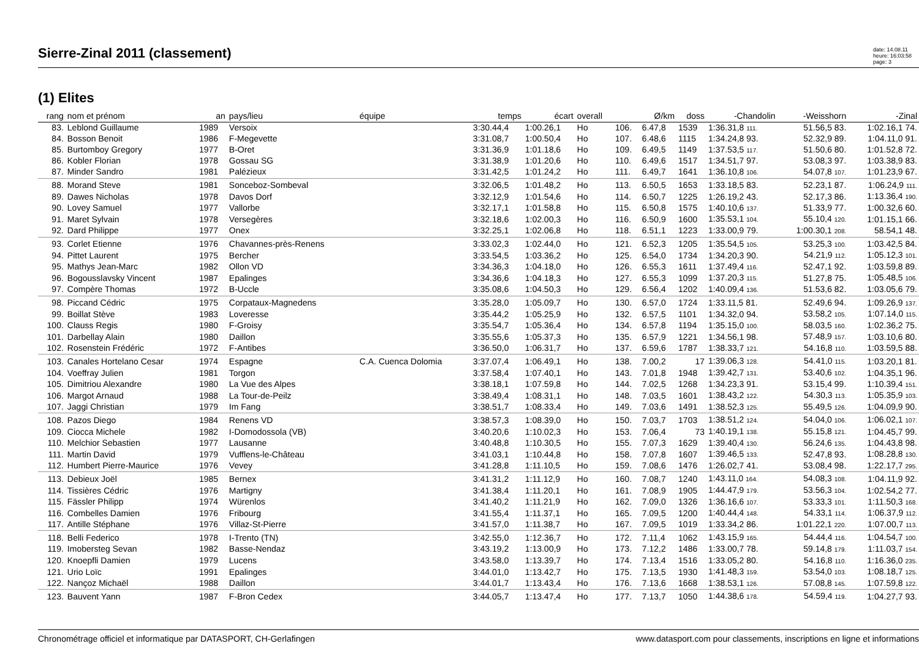Sierre-Zinal 2011 (classement)
date: 14.08.11
heure: 16:03:58
page: 3
(1) Elites
| rang | nom et prénom | an | pays/lieu | équipe | temps | écart | overall | | Ø/km | doss | -Chandolin | -Weisshorn | -Zinal |
| --- | --- | --- | --- | --- | --- | --- | --- | --- | --- | --- | --- | --- | --- |
| 83. | Leblond Guillaume | 1989 | Versoix | | 3:30.44,4 | 1:00.26,1 | Ho | 106. | 6.47,8 | 1539 | 1:36.31,8 111. | 51.56,5 83. | 1:02.16,1 74. |
| 84. | Bosson Benoit | 1986 | F-Megevette | | 3:31.08,7 | 1:00.50,4 | Ho | 107. | 6.48,6 | 1115 | 1:34.24,8 93. | 52.32,9 89. | 1:04.11,0 91. |
| 85. | Burtomboy Gregory | 1977 | B-Oret | | 3:31.36,9 | 1:01.18,6 | Ho | 109. | 6.49,5 | 1149 | 1:37.53,5 117. | 51.50,6 80. | 1:01.52,8 72. |
| 86. | Kobler Florian | 1978 | Gossau SG | | 3:31.38,9 | 1:01.20,6 | Ho | 110. | 6.49,6 | 1517 | 1:34.51,7 97. | 53.08,3 97. | 1:03.38,9 83. |
| 87. | Minder Sandro | 1981 | Palézieux | | 3:31.42,5 | 1:01.24,2 | Ho | 111. | 6.49,7 | 1641 | 1:36.10,8 106. | 54.07,8 107. | 1:01.23,9 67. |
| 88. | Morand Steve | 1981 | Sonceboz-Sombeval | | 3:32.06,5 | 1:01.48,2 | Ho | 113. | 6.50,5 | 1653 | 1:33.18,5 83. | 52.23,1 87. | 1:06.24,9 111. |
| 89. | Dawes Nicholas | 1978 | Davos Dorf | | 3:32.12,9 | 1:01.54,6 | Ho | 114. | 6.50,7 | 1225 | 1:26.19,2 43. | 52.17,3 86. | 1:13.36,4 190. |
| 90. | Lovey Samuel | 1977 | Vallorbe | | 3:32.17,1 | 1:01.58,8 | Ho | 115. | 6.50,8 | 1575 | 1:40.10,6 137. | 51.33,9 77. | 1:00.32,6 60. |
| 91. | Maret Sylvain | 1978 | Versegères | | 3:32.18,6 | 1:02.00,3 | Ho | 116. | 6.50,9 | 1600 | 1:35.53,1 104. | 55.10,4 120. | 1:01.15,1 66. |
| 92. | Dard Philippe | 1977 | Onex | | 3:32.25,1 | 1:02.06,8 | Ho | 118. | 6.51,1 | 1223 | 1:33.00,9 79. | 1:00.30,1 208. | 58.54,1 48. |
| 93. | Corlet Etienne | 1976 | Chavannes-près-Renens | | 3:33.02,3 | 1:02.44,0 | Ho | 121. | 6.52,3 | 1205 | 1:35.54,5 105. | 53.25,3 100. | 1:03.42,5 84. |
| 94. | Pittet Laurent | 1975 | Bercher | | 3:33.54,5 | 1:03.36,2 | Ho | 125. | 6.54,0 | 1734 | 1:34.20,3 90. | 54.21,9 112. | 1:05.12,3 101. |
| 95. | Mathys Jean-Marc | 1982 | Ollon VD | | 3:34.36,3 | 1:04.18,0 | Ho | 126. | 6.55,3 | 1611 | 1:37.49,4 116. | 52.47,1 92. | 1:03.59,8 89. |
| 96. | Bogousslavsky Vincent | 1987 | Epalinges | | 3:34.36,6 | 1:04.18,3 | Ho | 127. | 6.55,3 | 1099 | 1:37.20,3 115. | 51.27,8 75. | 1:05.48,5 106. |
| 97. | Compère Thomas | 1972 | B-Uccle | | 3:35.08,6 | 1:04.50,3 | Ho | 129. | 6.56,4 | 1202 | 1:40.09,4 136. | 51.53,6 82. | 1:03.05,6 79. |
| 98. | Piccand Cédric | 1975 | Corpataux-Magnedens | | 3:35.28,0 | 1:05.09,7 | Ho | 130. | 6.57,0 | 1724 | 1:33.11,5 81. | 52.49,6 94. | 1:09.26,9 137. |
| 99. | Boillat Stève | 1983 | Loveresse | | 3:35.44,2 | 1:05.25,9 | Ho | 132. | 6.57,5 | 1101 | 1:34.32,0 94. | 53.58,2 105. | 1:07.14,0 115. |
| 100. | Clauss Regis | 1980 | F-Groisy | | 3:35.54,7 | 1:05.36,4 | Ho | 134. | 6.57,8 | 1194 | 1:35.15,0 100. | 58.03,5 160. | 1:02.36,2 75. |
| 101. | Darbellay Alain | 1980 | Daillon | | 3:35.55,6 | 1:05.37,3 | Ho | 135. | 6.57,9 | 1221 | 1:34.56,1 98. | 57.48,9 157. | 1:03.10,6 80. |
| 102. | Rosenstein Frédéric | 1972 | F-Antibes | | 3:36.50,0 | 1:06.31,7 | Ho | 137. | 6.59,6 | 1787 | 1:38.33,7 121. | 54.16,8 110. | 1:03.59,5 88. |
| 103. | Canales Hortelano Cesar | 1974 | Espagne | C.A. Cuenca Dolomia | 3:37.07,4 | 1:06.49,1 | Ho | 138. | 7.00,2 | 17 | 1:39.06,3 128. | 54.41,0 115. | 1:03.20,1 81. |
| 104. | Voeffray Julien | 1981 | Torgon | | 3:37.58,4 | 1:07.40,1 | Ho | 143. | 7.01,8 | 1948 | 1:39.42,7 131. | 53.40,6 102. | 1:04.35,1 96. |
| 105. | Dimitriou Alexandre | 1980 | La Vue des Alpes | | 3:38.18,1 | 1:07.59,8 | Ho | 144. | 7.02,5 | 1268 | 1:34.23,3 91. | 53.15,4 99. | 1:10.39,4 151. |
| 106. | Margot Arnaud | 1988 | La Tour-de-Peilz | | 3:38.49,4 | 1:08.31,1 | Ho | 148. | 7.03,5 | 1601 | 1:38.43,2 122. | 54.30,3 113. | 1:05.35,9 103. |
| 107. | Jaggi Christian | 1979 | Im Fang | | 3:38.51,7 | 1:08.33,4 | Ho | 149. | 7.03,6 | 1491 | 1:38.52,3 125. | 55.49,5 126. | 1:04.09,9 90. |
| 108. | Pazos Diego | 1984 | Renens VD | | 3:38.57,3 | 1:08.39,0 | Ho | 150. | 7.03,7 | 1703 | 1:38.51,2 124. | 54.04,0 106. | 1:06.02,1 107. |
| 109. | Ciocca Michele | 1982 | I-Domodossola (VB) | | 3:40.20,6 | 1:10.02,3 | Ho | 153. | 7.06,4 | 73 | 1:40.19,1 138. | 55.15,8 121. | 1:04.45,7 99. |
| 110. | Melchior Sebastien | 1977 | Lausanne | | 3:40.48,8 | 1:10.30,5 | Ho | 155. | 7.07,3 | 1629 | 1:39.40,4 130. | 56.24,6 135. | 1:04.43,8 98. |
| 111. | Martin David | 1979 | Vufflens-le-Château | | 3:41.03,1 | 1:10.44,8 | Ho | 158. | 7.07,8 | 1607 | 1:39.46,5 133. | 52.47,8 93. | 1:08.28,8 130. |
| 112. | Humbert Pierre-Maurice | 1976 | Vevey | | 3:41.28,8 | 1:11.10,5 | Ho | 159. | 7.08,6 | 1476 | 1:26.02,7 41. | 53.08,4 98. | 1:22.17,7 295. |
| 113. | Debieux Joël | 1985 | Bernex | | 3:41.31,2 | 1:11.12,9 | Ho | 160. | 7.08,7 | 1240 | 1:43.11,0 164. | 54.08,3 108. | 1:04.11,9 92. |
| 114. | Tissières Cédric | 1976 | Martigny | | 3:41.38,4 | 1:11.20,1 | Ho | 161. | 7.08,9 | 1905 | 1:44.47,9 179. | 53.56,3 104. | 1:02.54,2 77. |
| 115. | Fässler Philipp | 1974 | Würenlos | | 3:41.40,2 | 1:11.21,9 | Ho | 162. | 7.09,0 | 1326 | 1:36.16,6 107. | 53.33,3 101. | 1:11.50,3 168. |
| 116. | Combelles Damien | 1976 | Fribourg | | 3:41.55,4 | 1:11.37,1 | Ho | 165. | 7.09,5 | 1200 | 1:40.44,4 148. | 54.33,1 114. | 1:06.37,9 112. |
| 117. | Antille Stéphane | 1976 | Villaz-St-Pierre | | 3:41.57,0 | 1:11.38,7 | Ho | 167. | 7.09,5 | 1019 | 1:33.34,2 86. | 1:01.22,1 220. | 1:07.00,7 113. |
| 118. | Belli Federico | 1978 | I-Trento (TN) | | 3:42.55,0 | 1:12.36,7 | Ho | 172. | 7.11,4 | 1062 | 1:43.15,9 165. | 54.44,4 116. | 1:04.54,7 100. |
| 119. | Imobersteg Sevan | 1982 | Basse-Nendaz | | 3:43.19,2 | 1:13.00,9 | Ho | 173. | 7.12,2 | 1486 | 1:33.00,7 78. | 59.14,8 179. | 1:11.03,7 154. |
| 120. | Knoepfli Damien | 1979 | Lucens | | 3:43.58,0 | 1:13.39,7 | Ho | 174. | 7.13,4 | 1516 | 1:33.05,2 80. | 54.16,8 110. | 1:16.36,0 235. |
| 121. | Urio Loïc | 1991 | Epalinges | | 3:44.01,0 | 1:13.42,7 | Ho | 175. | 7.13,5 | 1930 | 1:41.48,3 159. | 53.54,0 103. | 1:08.18,7 125. |
| 122. | Nançoz Michaël | 1988 | Daillon | | 3:44.01,7 | 1:13.43,4 | Ho | 176. | 7.13,6 | 1668 | 1:38.53,1 126. | 57.08,8 145. | 1:07.59,8 122. |
| 123. | Bauvent Yann | 1987 | F-Bron Cedex | | 3:44.05,7 | 1:13.47,4 | Ho | 177. | 7.13,7 | 1050 | 1:44.38,6 178. | 54.59,4 119. | 1:04.27,7 93. |
Chronométrage officiel et informatique par DATASPORT, CH-Gerlafingen www.datasport.com pour classements, inscriptions en ligne et informations